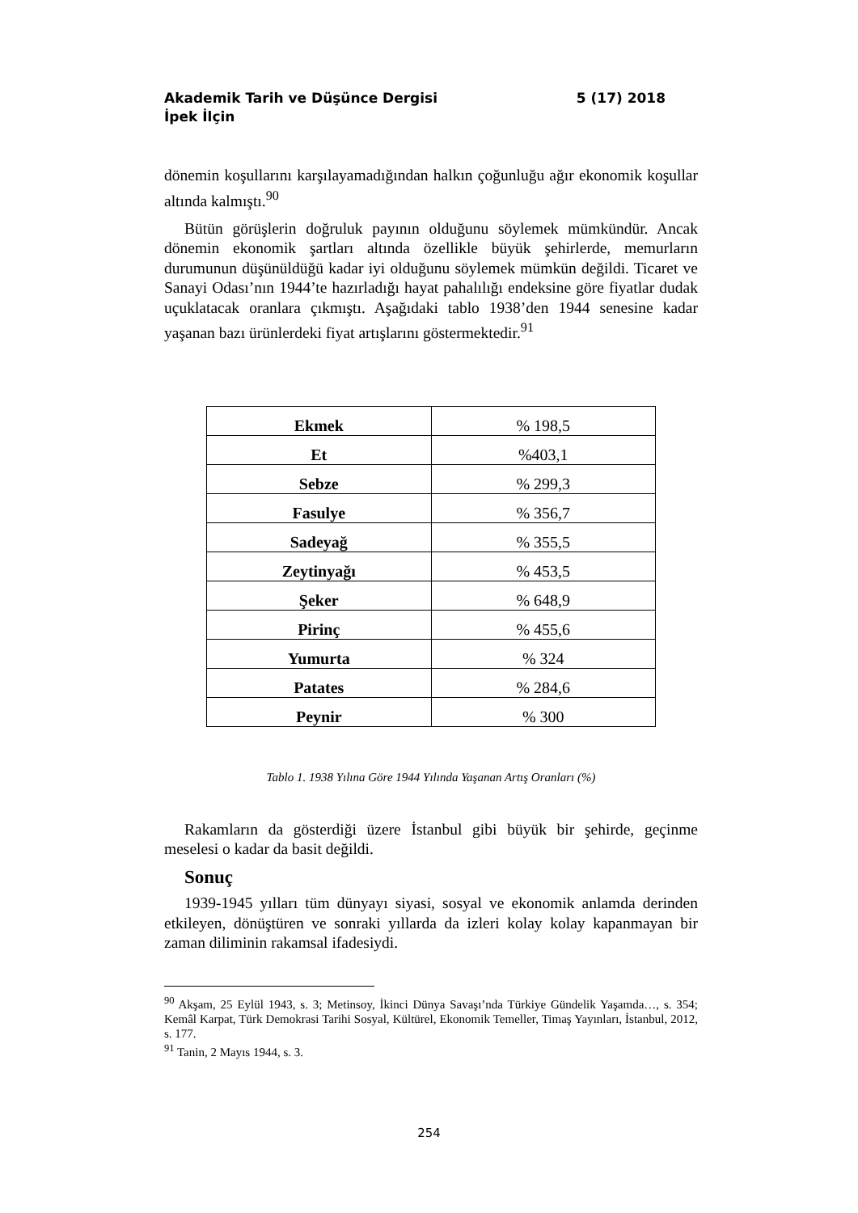5 (17) 2018 Akademik Tarih ve Düşünce Dergisi
İpek İlçin
dönemin koşullarını karşılayamadığından halkın çoğunluğu ağır ekonomik koşullar altında kalmıştı.<sup>90</sup>
Bütün görüşlerin doğruluk payının olduğunu söylemek mümkündür. Ancak dönemin ekonomik şartları altında özellikle büyük şehirlerde, memurların durumunun düşünüldüğü kadar iyi olduğunu söylemek mümkün değildi. Ticaret ve Sanayi Odası’nın 1944’te hazırladığı hayat pahalılığı endeksine göre fiyatlar dudak uçuklatacak oranlara çıkmıştı. Aşağıdaki tablo 1938’den 1944 senesine kadar yaşanan bazı ürünlerdeki fiyat artışlarını göstermektedir.<sup>91</sup>
| Ekmek | % 198,5 |
| Et | %403,1 |
| Sebze | % 299,3 |
| Fasulye | % 356,7 |
| Sadeyağ | % 355,5 |
| Zeytinyağı | % 453,5 |
| Şeker | % 648,9 |
| Pirinç | % 455,6 |
| Yumurta | % 324 |
| Patates | % 284,6 |
| Peynir | % 300 |
Tablo 1. 1938 Yılına Göre 1944 Yılında Yaşanan Artış Oranları (%)
Rakamların da gösterdiği üzere İstanbul gibi büyük bir şehirde, geçinme meselesi o kadar da basit değildi.
Sonuç
1939-1945 yılları tüm dünyayı siyasi, sosyal ve ekonomik anlamda derinden etkileyen, dönüştüren ve sonraki yıllarda da izleri kolay kolay kapanmayan bir zaman diliminin rakamsal ifadesiydi.
<sup>90</sup> Akşam, 25 Eylül 1943, s. 3; Metinsoy, İkinci Dünya Savaşı’nda Türkiye Gündelik Yaşamda…, s. 354; Kemâl Karpat, Türk Demokrasi Tarihi Sosyal, Kültürel, Ekonomik Temeller, Timaş Yayınları, İstanbul, 2012, s. 177.
<sup>91</sup> Tanin, 2 Mayıs 1944, s. 3.
254